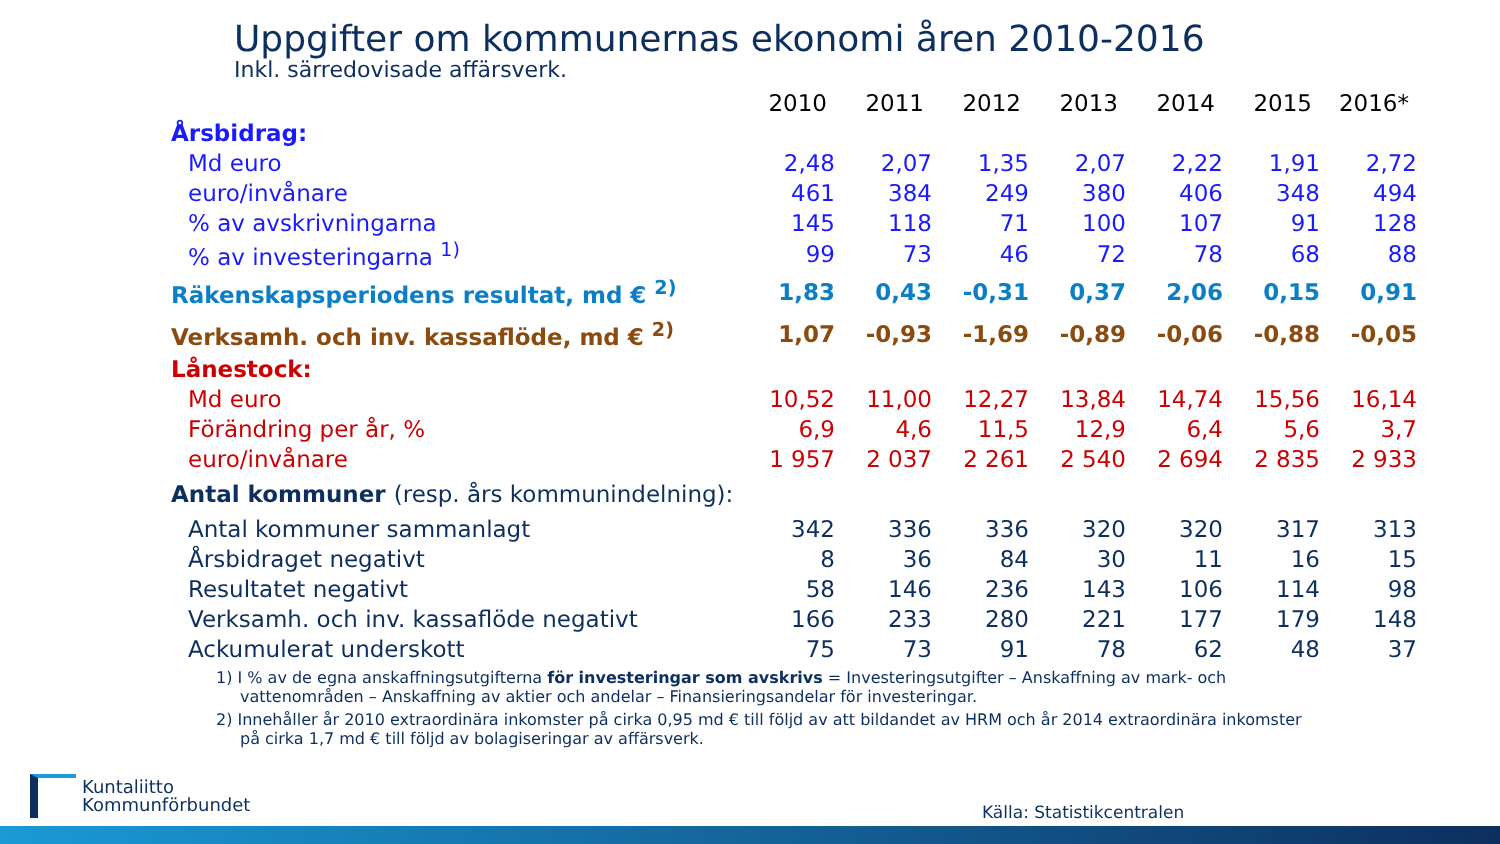Uppgifter om kommunernas ekonomi åren 2010-2016
Inkl. särredovisade affärsverk.
| | 2010 | 2011 | 2012 | 2013 | 2014 | 2015 | 2016* |
| --- | --- | --- | --- | --- | --- | --- | --- |
| Årsbidrag: | | | | | | | |
| Md euro | 2,48 | 2,07 | 1,35 | 2,07 | 2,22 | 1,91 | 2,72 |
| euro/invånare | 461 | 384 | 249 | 380 | 406 | 348 | 494 |
| % av avskrivningarna | 145 | 118 | 71 | 100 | 107 | 91 | 128 |
| % av investeringarna <sup>1)</sup> | 99 | 73 | 46 | 72 | 78 | 68 | 88 |
| Räkenskapsperiodens resultat, md € <sup>2)</sup> | 1,83 | 0,43 | -0,31 | 0,37 | 2,06 | 0,15 | 0,91 |
| Verksamh. och inv. kassaflöde, md € <sup>2)</sup> | 1,07 | -0,93 | -1,69 | -0,89 | -0,06 | -0,88 | -0,05 |
| Lånestock: | | | | | | | |
| Md euro | 10,52 | 11,00 | 12,27 | 13,84 | 14,74 | 15,56 | 16,14 |
| Förändring per år, % | 6,9 | 4,6 | 11,5 | 12,9 | 6,4 | 5,6 | 3,7 |
| euro/invånare | 1 957 | 2 037 | 2 261 | 2 540 | 2 694 | 2 835 | 2 933 |
| Antal kommuner (resp. års kommunindelning): | | | | | | | |
| Antal kommuner sammanlagt | 342 | 336 | 336 | 320 | 320 | 317 | 313 |
| Årsbidraget negativt | 8 | 36 | 84 | 30 | 11 | 16 | 15 |
| Resultatet negativt | 58 | 146 | 236 | 143 | 106 | 114 | 98 |
| Verksamh. och inv. kassaflöde negativt | 166 | 233 | 280 | 221 | 177 | 179 | 148 |
| Ackumulerat underskott | 75 | 73 | 91 | 78 | 62 | 48 | 37 |
1) I % av de egna anskaffningsutgifterna för investeringar som avskrivs = Investeringsutgifter – Anskaffning av mark- och vattenområden – Anskaffning av aktier och andelar – Finansieringsandelar för investeringar.
2) Innehåller år 2010 extraordinära inkomster på cirka 0,95 md € till följd av att bildandet av HRM och år 2014 extraordinära inkomster på cirka 1,7 md € till följd av bolagiseringar av affärsverk.
Kuntaliitto
Kommunförbundet
Källa: Statistikcentralen